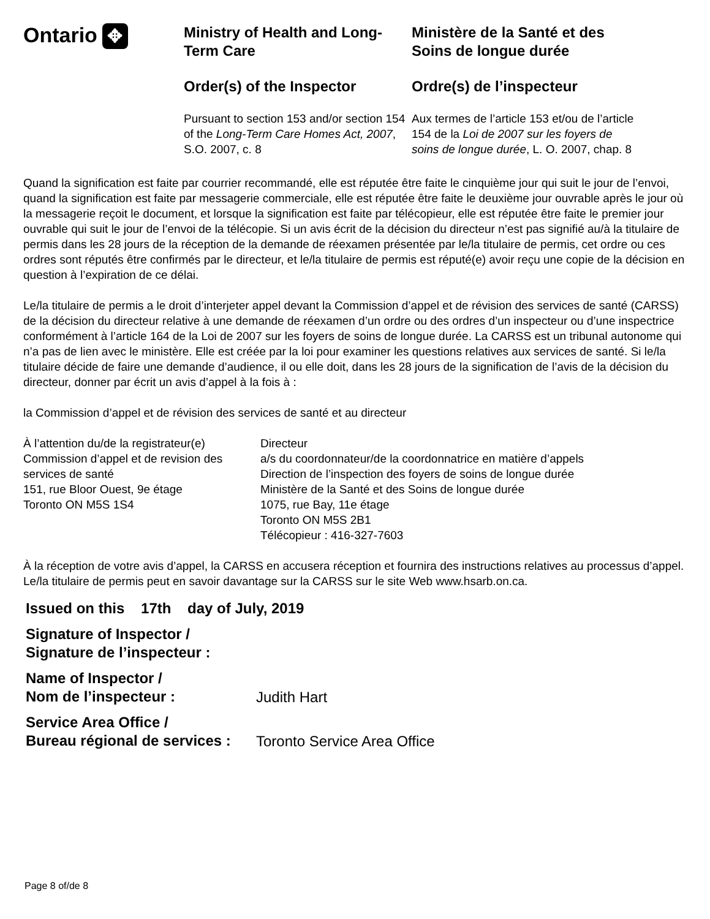Ontario ✥
Ministry of Health and Long-Term Care
Order(s) of the Inspector
Pursuant to section 153 and/or section 154 of the Long-Term Care Homes Act, 2007, S.O. 2007, c. 8
Ministère de la Santé et des Soins de longue durée
Ordre(s) de l’inspecteur
Aux termes de l’article 153 et/ou de l’article 154 de la Loi de 2007 sur les foyers de soins de longue durée, L. O. 2007, chap. 8
Quand la signification est faite par courrier recommandé, elle est réputée être faite le cinquième jour qui suit le jour de l’envoi, quand la signification est faite par messagerie commerciale, elle est réputée être faite le deuxième jour ouvrable après le jour où la messagerie reçoit le document, et lorsque la signification est faite par télécopieur, elle est réputée être faite le premier jour ouvrable qui suit le jour de l’envoi de la télécopie. Si un avis écrit de la décision du directeur n’est pas signifié au/à la titulaire de permis dans les 28 jours de la réception de la demande de réexamen présentée par le/la titulaire de permis, cet ordre ou ces ordres sont réputés être confirmés par le directeur, et le/la titulaire de permis est réputé(e) avoir reçu une copie de la décision en question à l’expiration de ce délai.
Le/la titulaire de permis a le droit d’interjeter appel devant la Commission d’appel et de révision des services de santé (CARSS) de la décision du directeur relative à une demande de réexamen d’un ordre ou des ordres d’un inspecteur ou d’une inspectrice conformément à l’article 164 de la Loi de 2007 sur les foyers de soins de longue durée. La CARSS est un tribunal autonome qui n’a pas de lien avec le ministère. Elle est créée par la loi pour examiner les questions relatives aux services de santé. Si le/la titulaire décide de faire une demande d’audience, il ou elle doit, dans les 28 jours de la signification de l’avis de la décision du directeur, donner par écrit un avis d’appel à la fois à :
la Commission d’appel et de révision des services de santé et au directeur
À l’attention du/de la registrateur(e)
Commission d’appel et de revision des services de santé
151, rue Bloor Ouest, 9e étage
Toronto ON M5S 1S4
Directeur
a/s du coordonnateur/de la coordonnatrice en matière d’appels
Direction de l’inspection des foyers de soins de longue durée
Ministère de la Santé et des Soins de longue durée
1075, rue Bay, 11e étage
Toronto ON M5S 2B1
Télécopieur : 416-327-7603
À la réception de votre avis d’appel, la CARSS en accusera réception et fournira des instructions relatives au processus d’appel. Le/la titulaire de permis peut en savoir davantage sur la CARSS sur le site Web www.hsarb.on.ca.
Issued on this 17th day of July, 2019
Signature of Inspector /
Signature de l’inspecteur :
Name of Inspector /
Nom de l’inspecteur :
Judith Hart
Service Area Office /
Bureau régional de services :
Toronto Service Area Office
Page 8 of/de 8